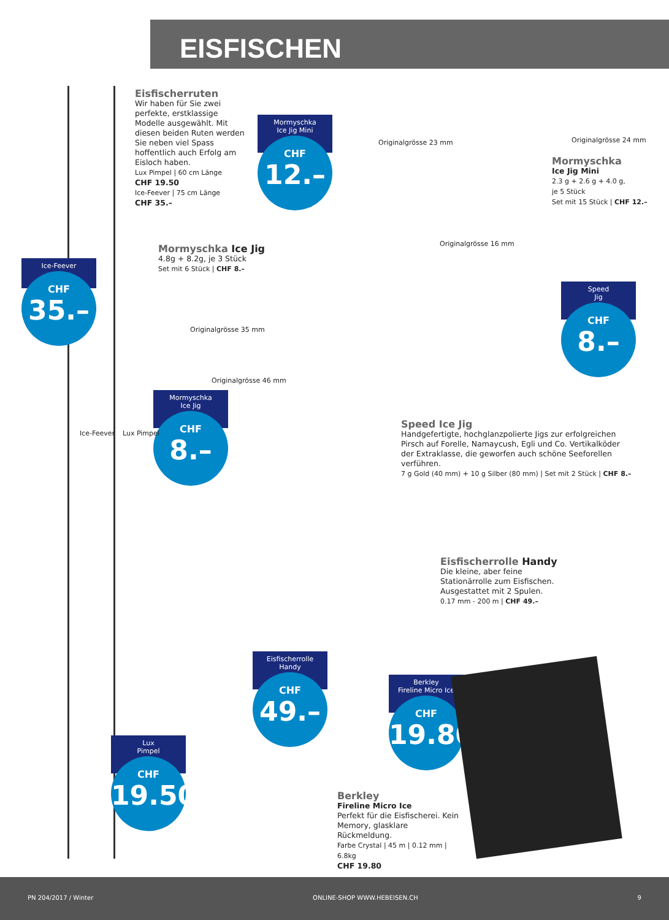EISFISCHEN
Eisfischerruten
Wir haben für Sie zwei perfekte, erstklassige Modelle ausgewählt. Mit diesen beiden Ruten werden Sie neben viel Spass hoffentlich auch Erfolg am Eisloch haben.
Lux Pimpel | 60 cm Länge
CHF 19.50
Ice-Feever | 75 cm Länge
CHF 35.–
Mormyschka
Ice Jig Mini
CHF
12.–
Originalgrösse 23 mm Originalgrösse 24 mm
Mormyschka
Ice Jig Mini
2.3 g + 2.6 g + 4.0 g,
je 5 Stück
Set mit 15 Stück | CHF 12.–
Originalgrösse 16 mm
Mormyschka Ice Jig
4.8g + 8.2g, je 3 Stück
Set mit 6 Stück | CHF 8.–
Ice-Feever
CHF
35.–
Speed
Jig
CHF
8.–
Originalgrösse 35 mm
Originalgrösse 46 mm
Mormyschka
Ice Jig
CHF
8.–
Ice-Feever Lux Pimpel
Speed Ice Jig
Handgefertigte, hochglanzpolierte Jigs zur erfolgreichen Pirsch auf Forelle, Namaycush, Egli und Co. Vertikalköder der Extraklasse, die geworfen auch schöne Seeforellen verführen.
7 g Gold (40 mm) + 10 g Silber (80 mm) | Set mit 2 Stück | CHF 8.–
Eisfischerrolle Handy
Die kleine, aber feine Stationärrolle zum Eisfischen. Ausgestattet mit 2 Spulen.
0.17 mm - 200 m | CHF 49.–
Eisfischerrolle
Handy
CHF
49.–
Berkley
Fireline Micro Ice
CHF
19.80
Lux
Pimpel
CHF
19.50
Berkley
Fireline Micro Ice
Perfekt für die Eisfischerei. Kein Memory, glasklare Rückmeldung.
Farbe Crystal | 45 m | 0.12 mm | 6.8kg
CHF 19.80
PN 204/2017 / Winter ONLINE-SHOP WWW.HEBEISEN.CH 9